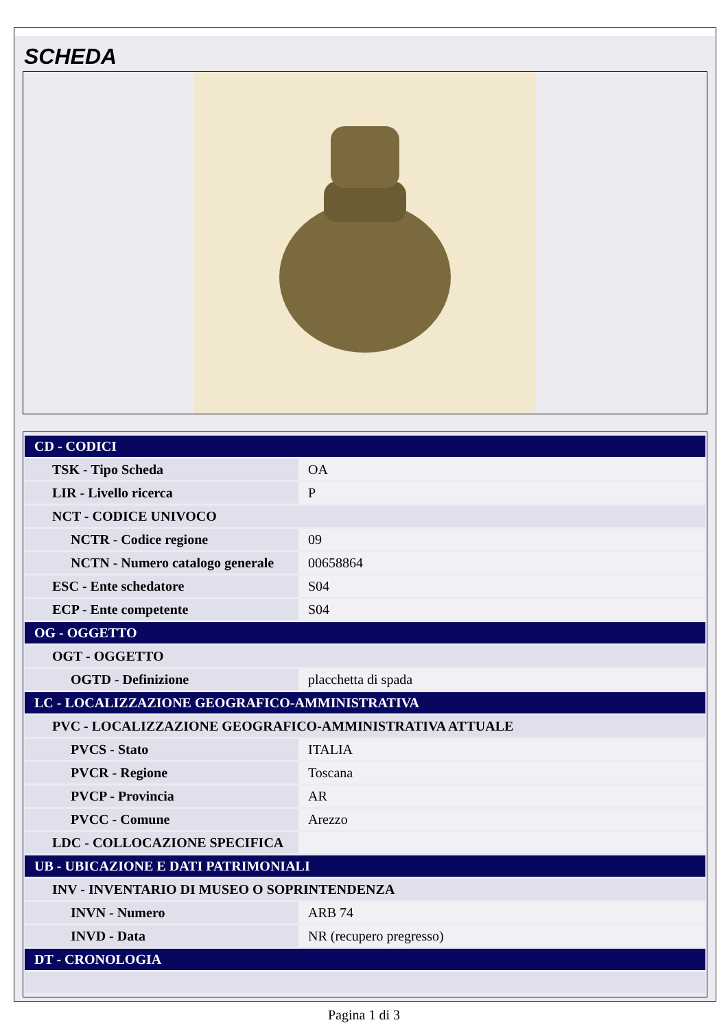SCHEDA
| CD - CODICI | |
| TSK - Tipo Scheda | OA |
| LIR - Livello ricerca | P |
| NCT - CODICE UNIVOCO | |
| NCTR - Codice regione | 09 |
| NCTN - Numero catalogo generale | 00658864 |
| ESC - Ente schedatore | S04 |
| ECP - Ente competente | S04 |
| OG - OGGETTO | |
| OGT - OGGETTO | |
| OGTD - Definizione | placchetta di spada |
| LC - LOCALIZZAZIONE GEOGRAFICO-AMMINISTRATIVA | |
| PVC - LOCALIZZAZIONE GEOGRAFICO-AMMINISTRATIVA ATTUALE | |
| PVCS - Stato | ITALIA |
| PVCR - Regione | Toscana |
| PVCP - Provincia | AR |
| PVCC - Comune | Arezzo |
| LDC - COLLOCAZIONE SPECIFICA | |
| UB - UBICAZIONE E DATI PATRIMONIALI | |
| INV - INVENTARIO DI MUSEO O SOPRINTENDENZA | |
| INVN - Numero | ARB 74 |
| INVD - Data | NR (recupero pregresso) |
| DT - CRONOLOGIA | |
Pagina 1 di 3